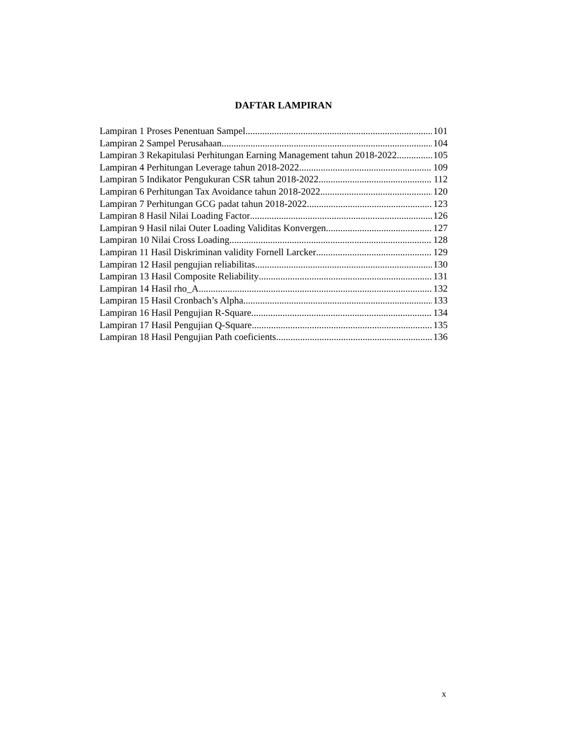DAFTAR LAMPIRAN
Lampiran 1 Proses Penentuan Sampel 101
Lampiran 2 Sampel Perusahaan 104
Lampiran 3 Rekapitulasi Perhitungan Earning Management tahun 2018-2022 105
Lampiran 4 Perhitungan Leverage tahun 2018-2022 109
Lampiran 5 Indikator Pengukuran CSR tahun 2018-2022 112
Lampiran 6 Perhitungan Tax Avoidance tahun 2018-2022 120
Lampiran 7 Perhitungan GCG padat tahun 2018-2022 123
Lampiran 8 Hasil Nilai Loading Factor 126
Lampiran 9 Hasil nilai Outer Loading Validitas Konvergen 127
Lampiran 10 Nilai Cross Loading 128
Lampiran 11 Hasil Diskriminan validity Fornell Larcker 129
Lampiran 12 Hasil pengujian reliabilitas 130
Lampiran 13 Hasil Composite Reliability 131
Lampiran 14 Hasil rho_A 132
Lampiran 15 Hasil Cronbach’s Alpha 133
Lampiran 16 Hasil Pengujian R-Square 134
Lampiran 17 Hasil Pengujian Q-Square 135
Lampiran 18 Hasil Pengujian Path coeficients 136
x